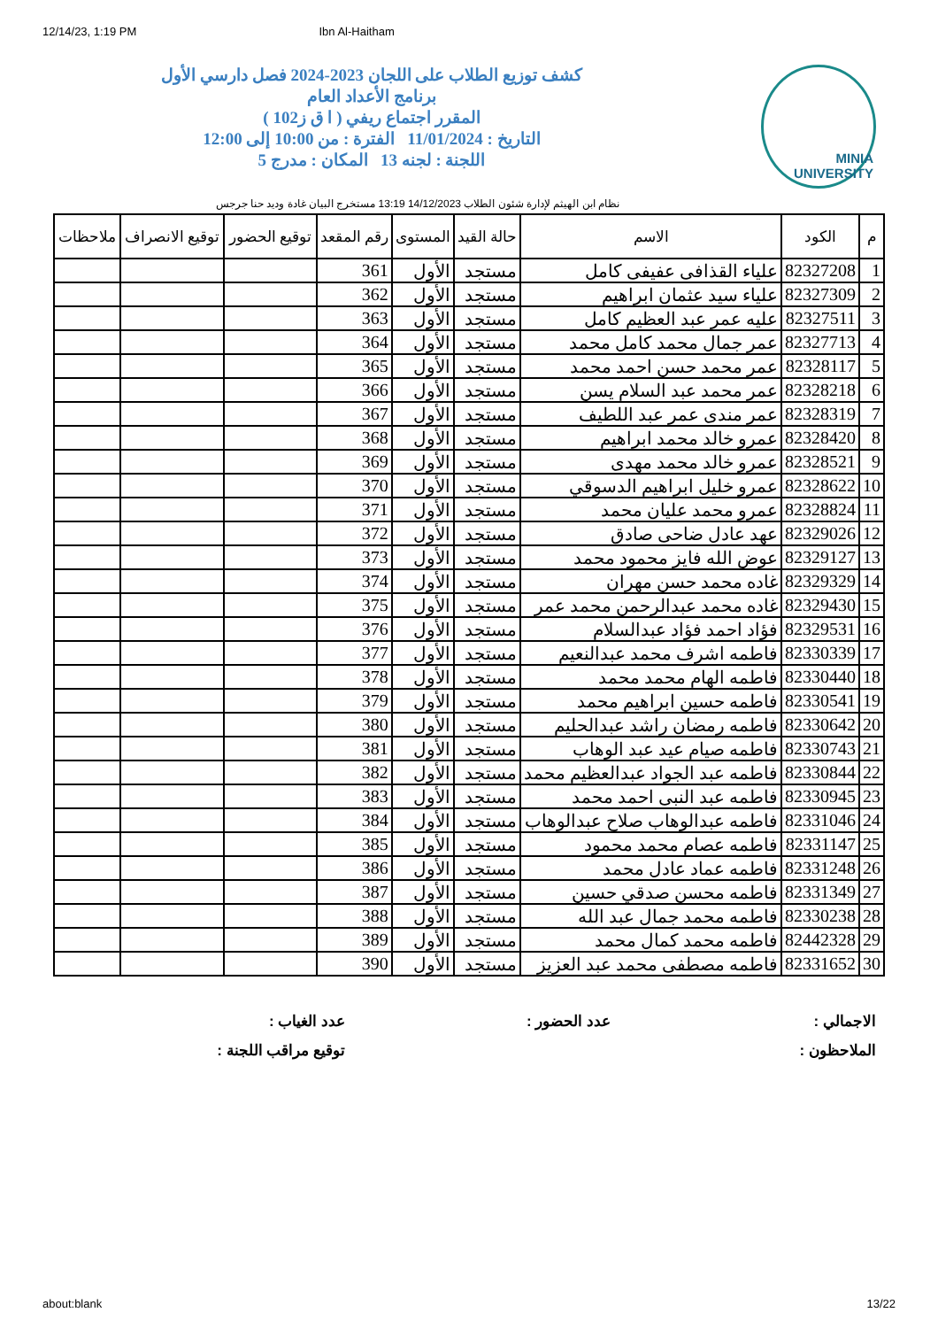12/14/23, 1:19 PM Ibn Al-Haitham
MINIA UNIVERSITY
كشف توزيع الطلاب على اللجان 2023-2024 فصل دارسي الأول
برنامج الأعداد العام
المقرر اجتماع ريفي ( ا ق ز102 )
التاريخ : 11/01/2024 الفترة : من 10:00 إلى 12:00
اللجنة : لجنه 13 المكان : مدرج 5
نظام ابن الهيثم لإدارة شئون الطلاب 14/12/2023 13:19 مستخرج البيان غادة وديد حنا جرجس
| م | الكود | الاسم | حالة القيد | المستوى | رقم المقعد | توقيع الحضور | توقيع الانصراف | ملاحظات |
| --- | --- | --- | --- | --- | --- | --- | --- | --- |
| 1 | 82327208 | علياء القذافى عفيفى كامل | مستجد | الأول | 361 | | | |
| 2 | 82327309 | علياء سيد عثمان ابراهيم | مستجد | الأول | 362 | | | |
| 3 | 82327511 | عليه عمر عبد العظيم كامل | مستجد | الأول | 363 | | | |
| 4 | 82327713 | عمر جمال محمد كامل محمد | مستجد | الأول | 364 | | | |
| 5 | 82328117 | عمر محمد حسن احمد محمد | مستجد | الأول | 365 | | | |
| 6 | 82328218 | عمر محمد عبد السلام يسن | مستجد | الأول | 366 | | | |
| 7 | 82328319 | عمر مندى عمر عبد اللطيف | مستجد | الأول | 367 | | | |
| 8 | 82328420 | عمرو خالد محمد ابراهيم | مستجد | الأول | 368 | | | |
| 9 | 82328521 | عمرو خالد محمد مهدى | مستجد | الأول | 369 | | | |
| 10 | 82328622 | عمرو خليل ابراهيم الدسوقي | مستجد | الأول | 370 | | | |
| 11 | 82328824 | عمرو محمد عليان محمد | مستجد | الأول | 371 | | | |
| 12 | 82329026 | عهد عادل ضاحى صادق | مستجد | الأول | 372 | | | |
| 13 | 82329127 | عوض الله فايز محمود محمد | مستجد | الأول | 373 | | | |
| 14 | 82329329 | غاده محمد حسن مهران | مستجد | الأول | 374 | | | |
| 15 | 82329430 | غاده محمد عبدالرحمن محمد عمر | مستجد | الأول | 375 | | | |
| 16 | 82329531 | فؤاد احمد فؤاد عبدالسلام | مستجد | الأول | 376 | | | |
| 17 | 82330339 | فاطمه اشرف محمد عبدالنعيم | مستجد | الأول | 377 | | | |
| 18 | 82330440 | فاطمه الهام محمد محمد | مستجد | الأول | 378 | | | |
| 19 | 82330541 | فاطمه حسين ابراهيم محمد | مستجد | الأول | 379 | | | |
| 20 | 82330642 | فاطمه رمضان راشد عبدالحليم | مستجد | الأول | 380 | | | |
| 21 | 82330743 | فاطمه صيام عيد عبد الوهاب | مستجد | الأول | 381 | | | |
| 22 | 82330844 | فاطمه عبد الجواد عبدالعظيم محمد | مستجد | الأول | 382 | | | |
| 23 | 82330945 | فاطمه عبد النبى احمد محمد | مستجد | الأول | 383 | | | |
| 24 | 82331046 | فاطمه عبدالوهاب صلاح عبدالوهاب | مستجد | الأول | 384 | | | |
| 25 | 82331147 | فاطمه عصام محمد محمود | مستجد | الأول | 385 | | | |
| 26 | 82331248 | فاطمه عماد عادل محمد | مستجد | الأول | 386 | | | |
| 27 | 82331349 | فاطمه محسن صدقي حسين | مستجد | الأول | 387 | | | |
| 28 | 82330238 | فاطمه محمد جمال عبد الله | مستجد | الأول | 388 | | | |
| 29 | 82442328 | فاطمه محمد كمال محمد | مستجد | الأول | 389 | | | |
| 30 | 82331652 | فاطمه مصطفى محمد عبد العزيز | مستجد | الأول | 390 | | | |
الاجمالي :
عدد الحضور :
عدد الغياب :
الملاحظون :
توقيع مراقب اللجنة :
about:blank 13/22